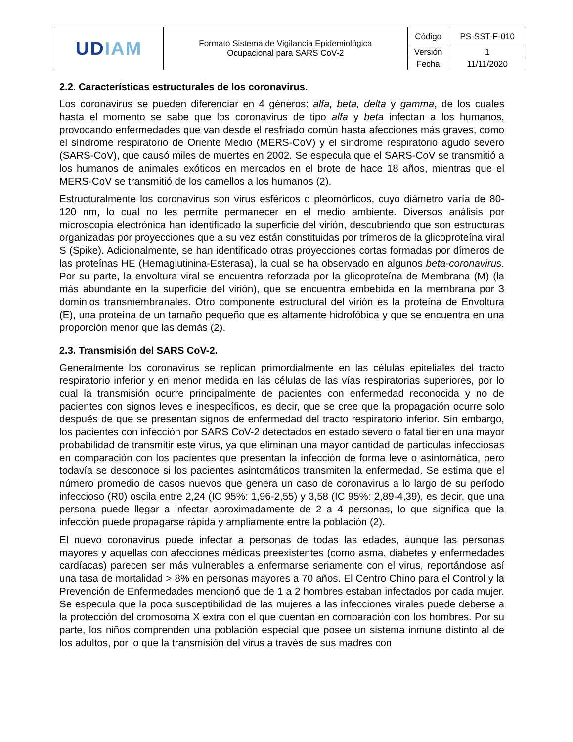| UD IAM | Formato Sistema de Vigilancia Epidemiológica Ocupacional para SARS CoV-2 | Código | PS-SST-F-010 |
| | | Versión | 1 |
| | | Fecha | 11/11/2020 |
2.2. Características estructurales de los coronavirus.
Los coronavirus se pueden diferenciar en 4 géneros: alfa, beta, delta y gamma, de los cuales hasta el momento se sabe que los coronavirus de tipo alfa y beta infectan a los humanos, provocando enfermedades que van desde el resfriado común hasta afecciones más graves, como el síndrome respiratorio de Oriente Medio (MERS-CoV) y el síndrome respiratorio agudo severo (SARS-CoV), que causó miles de muertes en 2002. Se especula que el SARS-CoV se transmitió a los humanos de animales exóticos en mercados en el brote de hace 18 años, mientras que el MERS-CoV se transmitió de los camellos a los humanos (2).
Estructuralmente los coronavirus son virus esféricos o pleomórficos, cuyo diámetro varía de 80-120 nm, lo cual no les permite permanecer en el medio ambiente. Diversos análisis por microscopia electrónica han identificado la superficie del virión, descubriendo que son estructuras organizadas por proyecciones que a su vez están constituidas por trímeros de la glicoproteína viral S (Spike). Adicionalmente, se han identificado otras proyecciones cortas formadas por dímeros de las proteínas HE (Hemaglutinina-Esterasa), la cual se ha observado en algunos beta-coronavirus. Por su parte, la envoltura viral se encuentra reforzada por la glicoproteína de Membrana (M) (la más abundante en la superficie del virión), que se encuentra embebida en la membrana por 3 dominios transmembranales. Otro componente estructural del virión es la proteína de Envoltura (E), una proteína de un tamaño pequeño que es altamente hidrofóbica y que se encuentra en una proporción menor que las demás (2).
2.3. Transmisión del SARS CoV-2.
Generalmente los coronavirus se replican primordialmente en las células epiteliales del tracto respiratorio inferior y en menor medida en las células de las vías respiratorias superiores, por lo cual la transmisión ocurre principalmente de pacientes con enfermedad reconocida y no de pacientes con signos leves e inespecíficos, es decir, que se cree que la propagación ocurre solo después de que se presentan signos de enfermedad del tracto respiratorio inferior. Sin embargo, los pacientes con infección por SARS CoV-2 detectados en estado severo o fatal tienen una mayor probabilidad de transmitir este virus, ya que eliminan una mayor cantidad de partículas infecciosas en comparación con los pacientes que presentan la infección de forma leve o asintomática, pero todavía se desconoce si los pacientes asintomáticos transmiten la enfermedad. Se estima que el número promedio de casos nuevos que genera un caso de coronavirus a lo largo de su período infeccioso (R0) oscila entre 2,24 (IC 95%: 1,96-2,55) y 3,58 (IC 95%: 2,89-4,39), es decir, que una persona puede llegar a infectar aproximadamente de 2 a 4 personas, lo que significa que la infección puede propagarse rápida y ampliamente entre la población (2).
El nuevo coronavirus puede infectar a personas de todas las edades, aunque las personas mayores y aquellas con afecciones médicas preexistentes (como asma, diabetes y enfermedades cardíacas) parecen ser más vulnerables a enfermarse seriamente con el virus, reportándose así una tasa de mortalidad > 8% en personas mayores a 70 años. El Centro Chino para el Control y la Prevención de Enfermedades mencionó que de 1 a 2 hombres estaban infectados por cada mujer. Se especula que la poca susceptibilidad de las mujeres a las infecciones virales puede deberse a la protección del cromosoma X extra con el que cuentan en comparación con los hombres. Por su parte, los niños comprenden una población especial que posee un sistema inmune distinto al de los adultos, por lo que la transmisión del virus a través de sus madres con